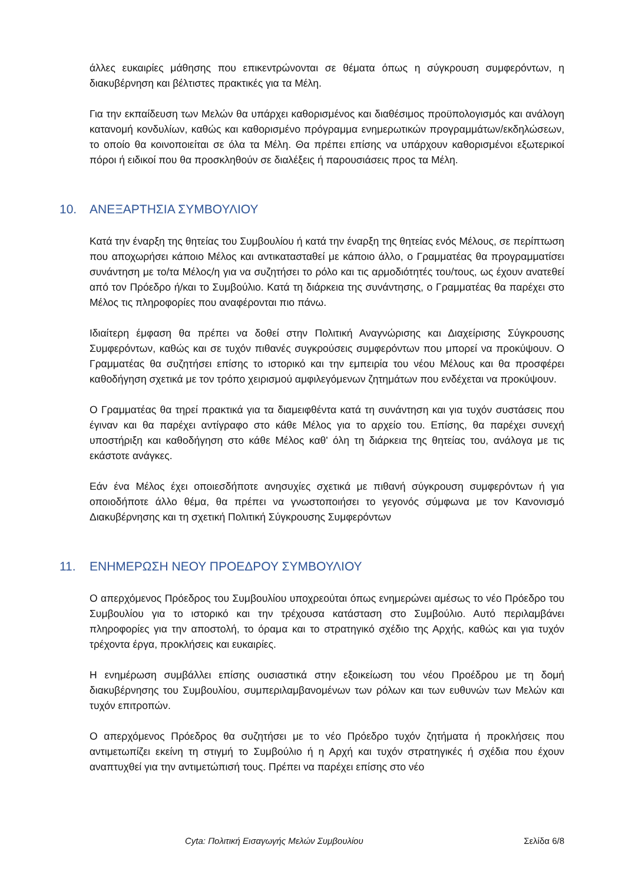άλλες ευκαιρίες μάθησης που επικεντρώνονται σε θέματα όπως η σύγκρουση συμφερόντων, η διακυβέρνηση και βέλτιστες πρακτικές για τα Μέλη.
Για την εκπαίδευση των Μελών θα υπάρχει καθορισμένος και διαθέσιμος προϋπολογισμός και ανάλογη κατανομή κονδυλίων, καθώς και καθορισμένο πρόγραμμα ενημερωτικών προγραμμάτων/εκδηλώσεων, το οποίο θα κοινοποιείται σε όλα τα Μέλη. Θα πρέπει επίσης να υπάρχουν καθορισμένοι εξωτερικοί πόροι ή ειδικοί που θα προσκληθούν σε διαλέξεις ή παρουσιάσεις προς τα Μέλη.
10. ΑΝΕΞΑΡΤΗΣΙΑ ΣΥΜΒΟΥΛΙΟΥ
Κατά την έναρξη της θητείας του Συμβουλίου ή κατά την έναρξη της θητείας ενός Μέλους, σε περίπτωση που αποχωρήσει κάποιο Μέλος και αντικατασταθεί με κάποιο άλλο, ο Γραμματέας θα προγραμματίσει συνάντηση με το/τα Μέλος/η για να συζητήσει το ρόλο και τις αρμοδιότητές του/τους, ως έχουν ανατεθεί από τον Πρόεδρο ή/και το Συμβούλιο. Κατά τη διάρκεια της συνάντησης, ο Γραμματέας θα παρέχει στο Μέλος τις πληροφορίες που αναφέρονται πιο πάνω.
Ιδιαίτερη έμφαση θα πρέπει να δοθεί στην Πολιτική Αναγνώρισης και Διαχείρισης Σύγκρουσης Συμφερόντων, καθώς και σε τυχόν πιθανές συγκρούσεις συμφερόντων που μπορεί να προκύψουν. Ο Γραμματέας θα συζητήσει επίσης το ιστορικό και την εμπειρία του νέου Μέλους και θα προσφέρει καθοδήγηση σχετικά με τον τρόπο χειρισμού αμφιλεγόμενων ζητημάτων που ενδέχεται να προκύψουν.
Ο Γραμματέας θα τηρεί πρακτικά για τα διαμειφθέντα κατά τη συνάντηση και για τυχόν συστάσεις που έγιναν και θα παρέχει αντίγραφο στο κάθε Μέλος για το αρχείο του. Επίσης, θα παρέχει συνεχή υποστήριξη και καθοδήγηση στο κάθε Μέλος καθ' όλη τη διάρκεια της θητείας του, ανάλογα με τις εκάστοτε ανάγκες.
Εάν ένα Μέλος έχει οποιεσδήποτε ανησυχίες σχετικά με πιθανή σύγκρουση συμφερόντων ή για οποιοδήποτε άλλο θέμα, θα πρέπει να γνωστοποιήσει το γεγονός σύμφωνα με τον Κανονισμό Διακυβέρνησης και τη σχετική Πολιτική Σύγκρουσης Συμφερόντων
11. ΕΝΗΜΕΡΩΣΗ ΝΕΟΥ ΠΡΟΕΔΡΟΥ ΣΥΜΒΟΥΛΙΟΥ
Ο απερχόμενος Πρόεδρος του Συμβουλίου υποχρεούται όπως ενημερώνει αμέσως το νέο Πρόεδρο του Συμβουλίου για το ιστορικό και την τρέχουσα κατάσταση στο Συμβούλιο. Αυτό περιλαμβάνει πληροφορίες για την αποστολή, το όραμα και το στρατηγικό σχέδιο της Αρχής, καθώς και για τυχόν τρέχοντα έργα, προκλήσεις και ευκαιρίες.
Η ενημέρωση συμβάλλει επίσης ουσιαστικά στην εξοικείωση του νέου Προέδρου με τη δομή διακυβέρνησης του Συμβουλίου, συμπεριλαμβανομένων των ρόλων και των ευθυνών των Μελών και τυχόν επιτροπών.
Ο απερχόμενος Πρόεδρος θα συζητήσει με το νέο Πρόεδρο τυχόν ζητήματα ή προκλήσεις που αντιμετωπίζει εκείνη τη στιγμή το Συμβούλιο ή η Αρχή και τυχόν στρατηγικές ή σχέδια που έχουν αναπτυχθεί για την αντιμετώπισή τους. Πρέπει να παρέχει επίσης στο νέο
Cyta: Πολιτική Εισαγωγής Μελών Συμβουλίου Σελίδα 6/8